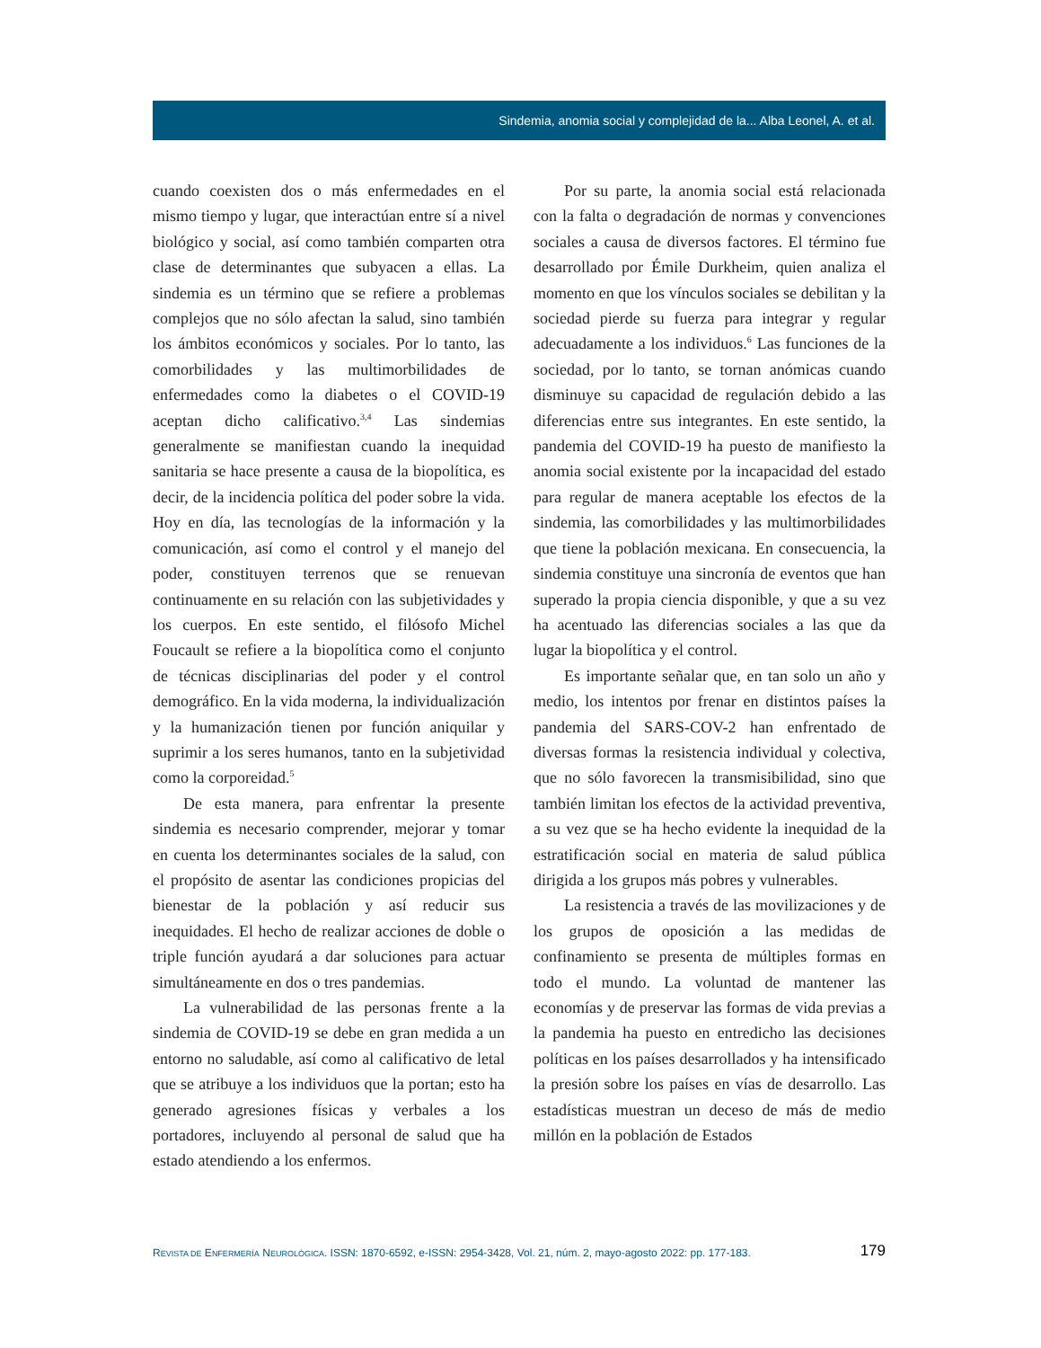Sindemia, anomia social y complejidad de la... Alba Leonel, A. et al.
cuando coexisten dos o más enfermedades en el mismo tiempo y lugar, que interactúan entre sí a nivel biológico y social, así como también comparten otra clase de determinantes que subyacen a ellas. La sindemia es un término que se refiere a problemas complejos que no sólo afectan la salud, sino también los ámbitos económicos y sociales. Por lo tanto, las comorbilidades y las multimorbilidades de enfermedades como la diabetes o el COVID-19 aceptan dicho calificativo.<sup>3,4</sup> Las sindemias generalmente se manifiestan cuando la inequidad sanitaria se hace presente a causa de la biopolítica, es decir, de la incidencia política del poder sobre la vida. Hoy en día, las tecnologías de la información y la comunicación, así como el control y el manejo del poder, constituyen terrenos que se renuevan continuamente en su relación con las subjetividades y los cuerpos. En este sentido, el filósofo Michel Foucault se refiere a la biopolítica como el conjunto de técnicas disciplinarias del poder y el control demográfico. En la vida moderna, la individualización y la humanización tienen por función aniquilar y suprimir a los seres humanos, tanto en la subjetividad como la corporeidad.<sup>5</sup>
De esta manera, para enfrentar la presente sindemia es necesario comprender, mejorar y tomar en cuenta los determinantes sociales de la salud, con el propósito de asentar las condiciones propicias del bienestar de la población y así reducir sus inequidades. El hecho de realizar acciones de doble o triple función ayudará a dar soluciones para actuar simultáneamente en dos o tres pandemias.
La vulnerabilidad de las personas frente a la sindemia de COVID-19 se debe en gran medida a un entorno no saludable, así como al calificativo de letal que se atribuye a los individuos que la portan; esto ha generado agresiones físicas y verbales a los portadores, incluyendo al personal de salud que ha estado atendiendo a los enfermos.
Por su parte, la anomia social está relacionada con la falta o degradación de normas y convenciones sociales a causa de diversos factores. El término fue desarrollado por Émile Durkheim, quien analiza el momento en que los vínculos sociales se debilitan y la sociedad pierde su fuerza para integrar y regular adecuadamente a los individuos.<sup>6</sup> Las funciones de la sociedad, por lo tanto, se tornan anómicas cuando disminuye su capacidad de regulación debido a las diferencias entre sus integrantes. En este sentido, la pandemia del COVID-19 ha puesto de manifiesto la anomia social existente por la incapacidad del estado para regular de manera aceptable los efectos de la sindemia, las comorbilidades y las multimorbilidades que tiene la población mexicana. En consecuencia, la sindemia constituye una sincronía de eventos que han superado la propia ciencia disponible, y que a su vez ha acentuado las diferencias sociales a las que da lugar la biopolítica y el control.
Es importante señalar que, en tan solo un año y medio, los intentos por frenar en distintos países la pandemia del SARS-COV-2 han enfrentado de diversas formas la resistencia individual y colectiva, que no sólo favorecen la transmisibilidad, sino que también limitan los efectos de la actividad preventiva, a su vez que se ha hecho evidente la inequidad de la estratificación social en materia de salud pública dirigida a los grupos más pobres y vulnerables.
La resistencia a través de las movilizaciones y de los grupos de oposición a las medidas de confinamiento se presenta de múltiples formas en todo el mundo. La voluntad de mantener las economías y de preservar las formas de vida previas a la pandemia ha puesto en entredicho las decisiones políticas en los países desarrollados y ha intensificado la presión sobre los países en vías de desarrollo. Las estadísticas muestran un deceso de más de medio millón en la población de Estados
REVISTA DE ENFERMERÍA NEUROLÓGICA. ISSN: 1870-6592, e-ISSN: 2954-3428, Vol. 21, núm. 2, mayo-agosto 2022: pp. 177-183. 179